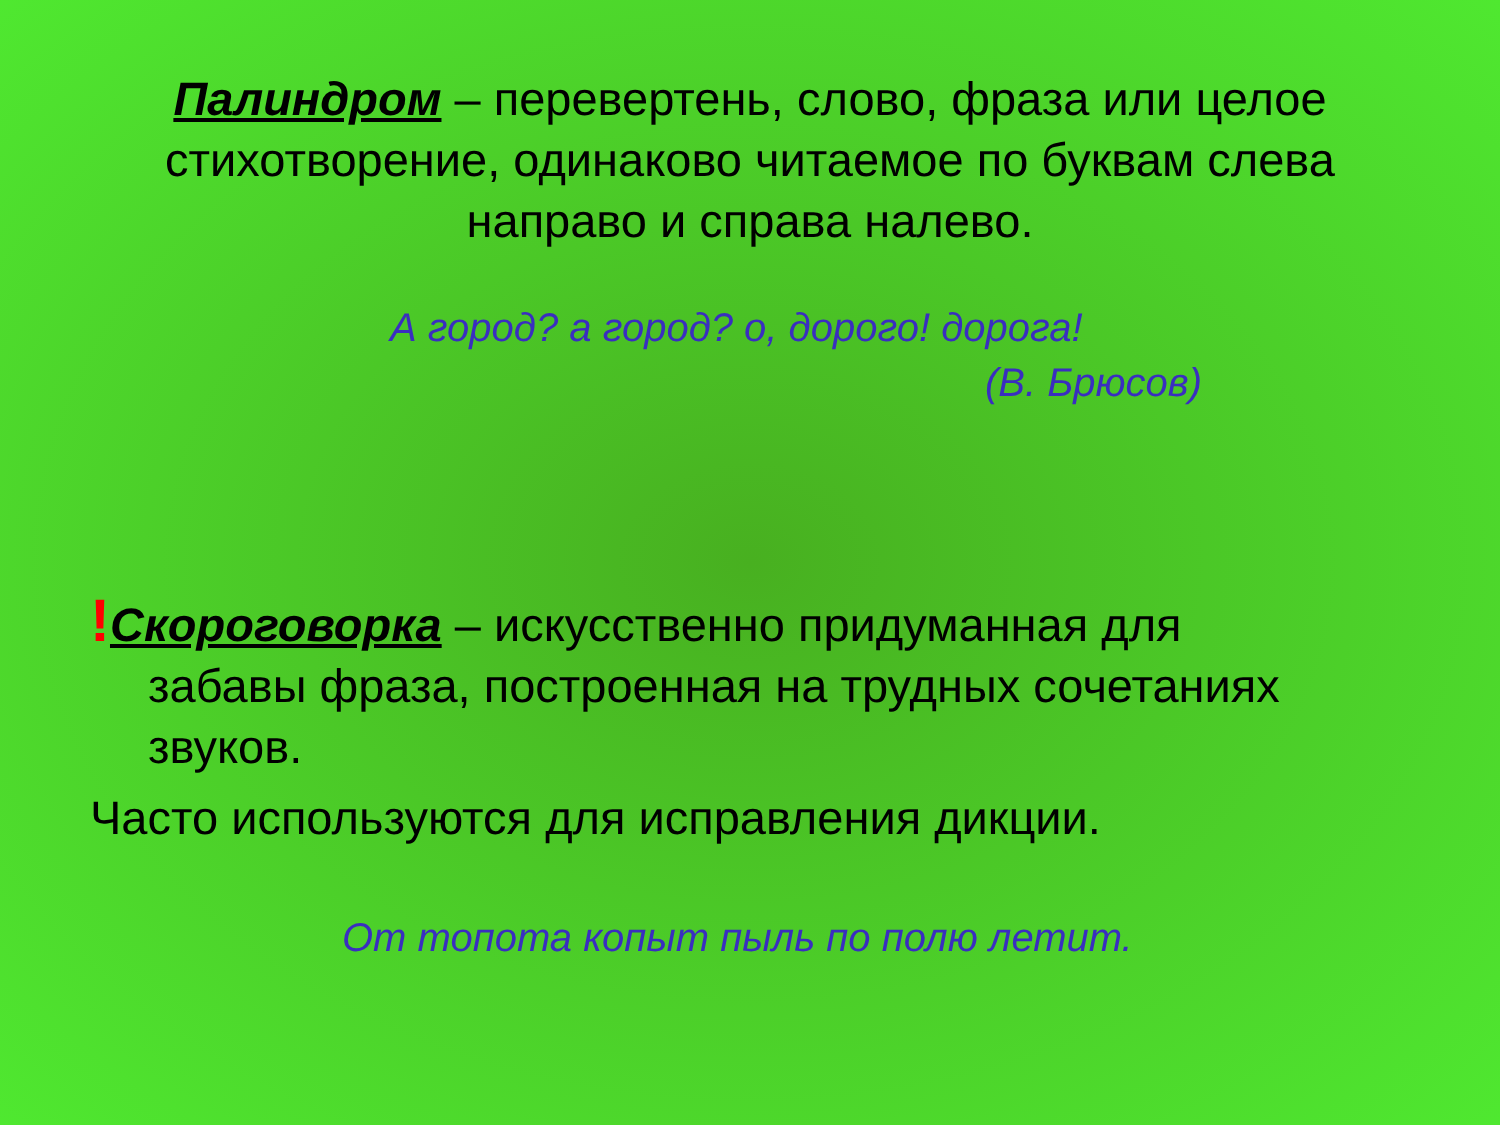Палиндром – перевертень, слово, фраза или целое стихотворение, одинаково читаемое по буквам слева направо и справа налево.
А город? а город? о, дорого! дорога!
(В. Брюсов)
!Скороговорка – искусственно придуманная для
забавы фраза, построенная на трудных сочетаниях
звуков.
Часто используются для исправления дикции.
От топота копыт пыль по полю летит.